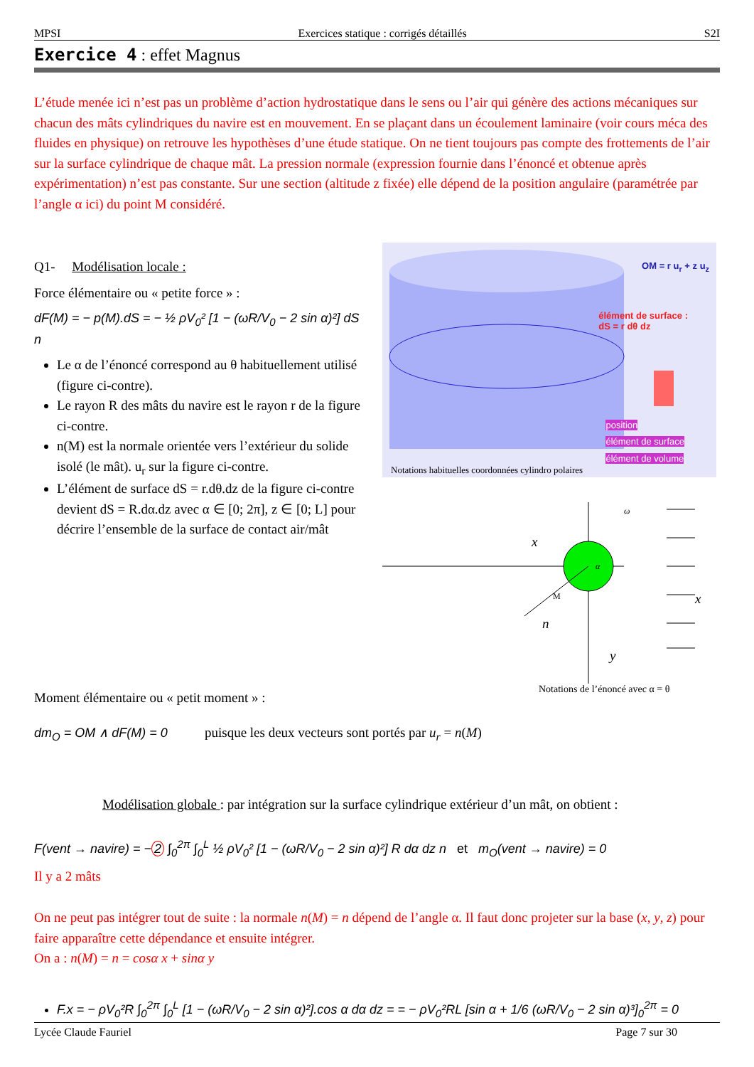MPSI Exercices statique : corrigés détaillés S2I
Exercice 4 : effet Magnus
L’étude menée ici n’est pas un problème d’action hydrostatique dans le sens ou l’air qui génère des actions mécaniques sur chacun des mâts cylindriques du navire est en mouvement. En se plaçant dans un écoulement laminaire (voir cours méca des fluides en physique) on retrouve les hypothèses d’une étude statique. On ne tient toujours pas compte des frottements de l’air sur la surface cylindrique de chaque mât. La pression normale (expression fournie dans l’énoncé et obtenue après expérimentation) n’est pas constante. Sur une section (altitude z fixée) elle dépend de la position angulaire (paramétrée par l’angle α ici) du point M considéré.
Q1- Modélisation locale :
Force élémentaire ou « petite force » :
dF(M) = − p(M).dS = − ½ ρV<sub>0</sub>² [1 − (ωR/V<sub>0</sub> − 2 sin α)²] dS n
Le α de l’énoncé correspond au θ habituellement utilisé (figure ci-contre).
Le rayon R des mâts du navire est le rayon r de la figure ci-contre.
n(M) est la normale orientée vers l’extérieur du solide isolé (le mât). u<sub>r</sub> sur la figure ci-contre.
L’élément de surface dS = r.dθ.dz de la figure ci-contre devient dS = R.dα.dz avec α ∈ [0; 2π], z ∈ [0; L] pour décrire l’ensemble de la surface de contact air/mât
OM = r u<sub>r</sub> + z u<sub>z</sub>
élément de surface :
dS = r dθ dz
position
élément de surface
élément de volume
Notations habituelles coordonnées cylindro polaires
x
M
n
y
x
ω
α
Notations de l’énoncé avec α = θ
Moment élémentaire ou « petit moment » :
dm<sub>O</sub> = OM ∧ dF(M) = 0 puisque les deux vecteurs sont portés par u<sub>r</sub> = n(M)
Modélisation globale : par intégration sur la surface cylindrique extérieur d’un mât, on obtient :
F(vent → navire) = − 2 ∫<sub>0</sub><sup>2π</sup> ∫<sub>0</sub><sup>L</sup> ½ ρV<sub>0</sub>² [1 − (ωR/V<sub>0</sub> − 2 sin α)²] R dα dz n et m<sub>O</sub>(vent → navire) = 0
Il y a 2 mâts
On ne peut pas intégrer tout de suite : la normale n(M) = n dépend de l’angle α. Il faut donc projeter sur la base (x, y, z) pour faire apparaître cette dépendance et ensuite intégrer.
On a : n(M) = n = cosα x + sinα y
F.x = − ρV<sub>0</sub>²R ∫<sub>0</sub><sup>2π</sup> ∫<sub>0</sub><sup>L</sup> [1 − (ωR/V<sub>0</sub> − 2 sin α)²].cos α dα dz = = − ρV<sub>0</sub>²RL [sin α + 1/6 (ωR/V<sub>0</sub> − 2 sin α)³]<sub>0</sub><sup>2π</sup> = 0
Lycée Claude Fauriel Page 7 sur 30